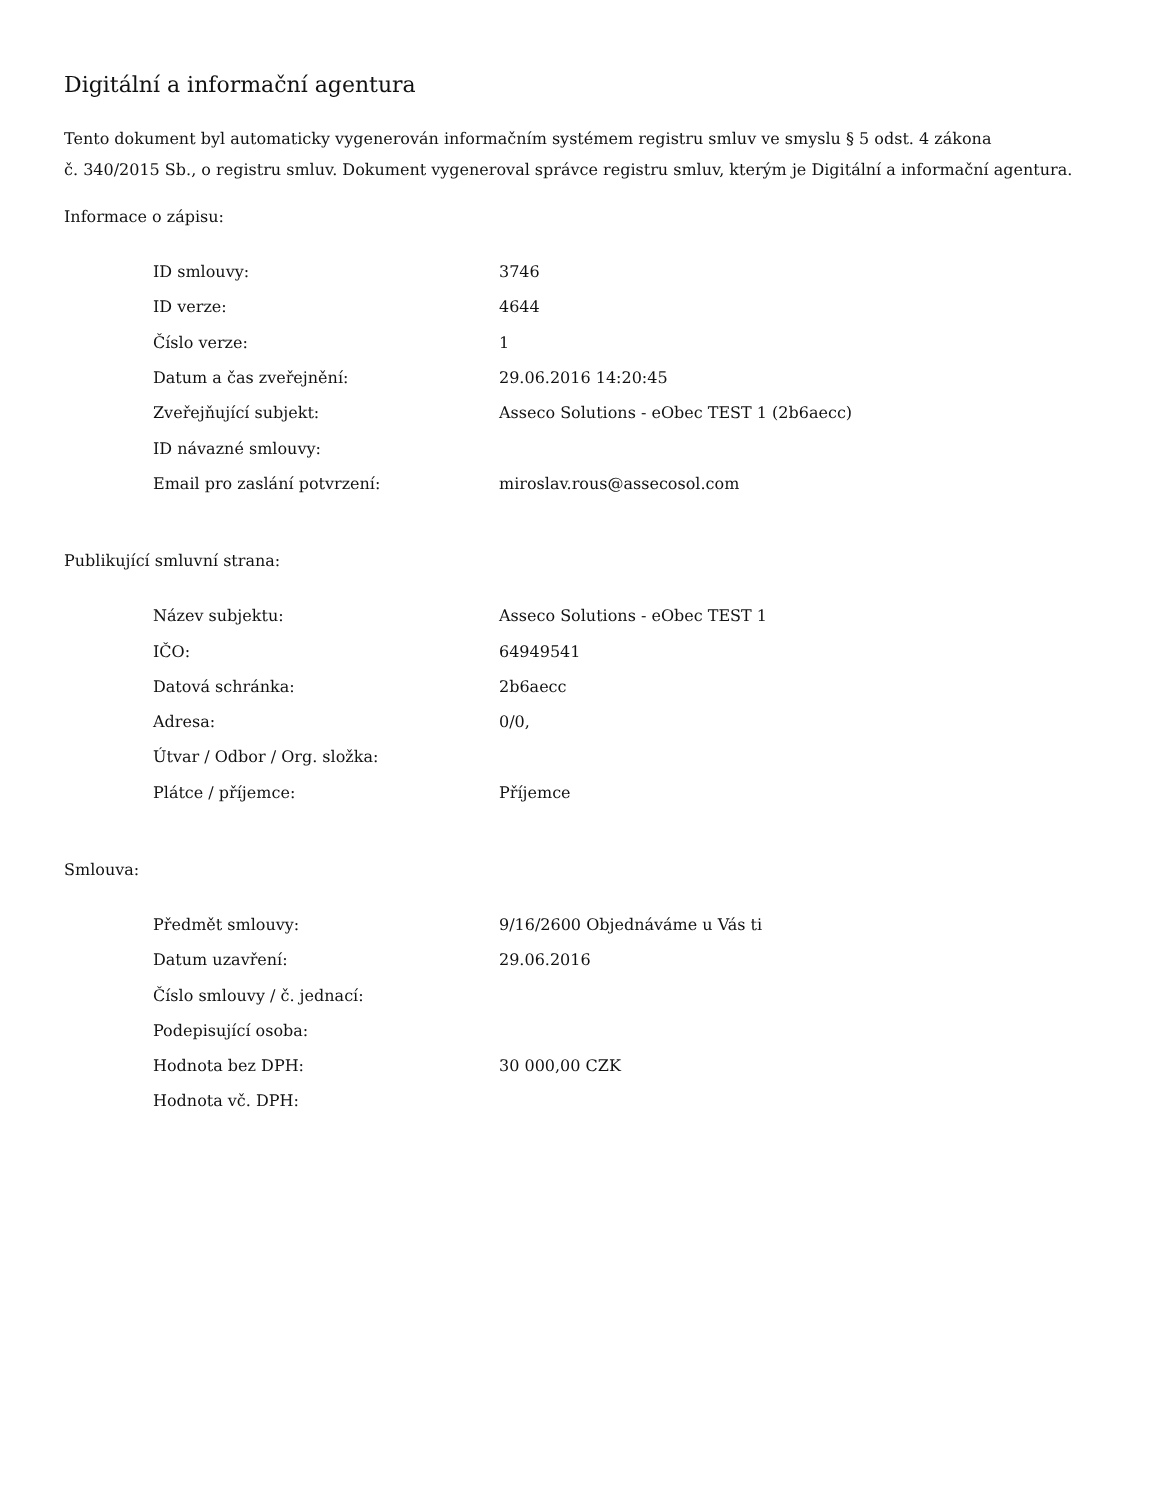Digitální a informační agentura
Tento dokument byl automaticky vygenerován informačním systémem registru smluv ve smyslu § 5 odst. 4 zákona
č. 340/2015 Sb., o registru smluv. Dokument vygeneroval správce registru smluv, kterým je Digitální a informační agentura.
Informace o zápisu:
| ID smlouvy: | 3746 |
| ID verze: | 4644 |
| Číslo verze: | 1 |
| Datum a čas zveřejnění: | 29.06.2016 14:20:45 |
| Zveřejňující subjekt: | Asseco Solutions - eObec TEST 1 (2b6aecc) |
| ID návazné smlouvy: | |
| Email pro zaslání potvrzení: | miroslav.rous@assecosol.com |
Publikující smluvní strana:
| Název subjektu: | Asseco Solutions - eObec TEST 1 |
| IČO: | 64949541 |
| Datová schránka: | 2b6aecc |
| Adresa: | 0/0, |
| Útvar / Odbor / Org. složka: | |
| Plátce / příjemce: | Příjemce |
Smlouva:
| Předmět smlouvy: | 9/16/2600 Objednáváme u Vás ti |
| Datum uzavření: | 29.06.2016 |
| Číslo smlouvy / č. jednací: | |
| Podepisující osoba: | |
| Hodnota bez DPH: | 30 000,00 CZK |
| Hodnota vč. DPH: | |